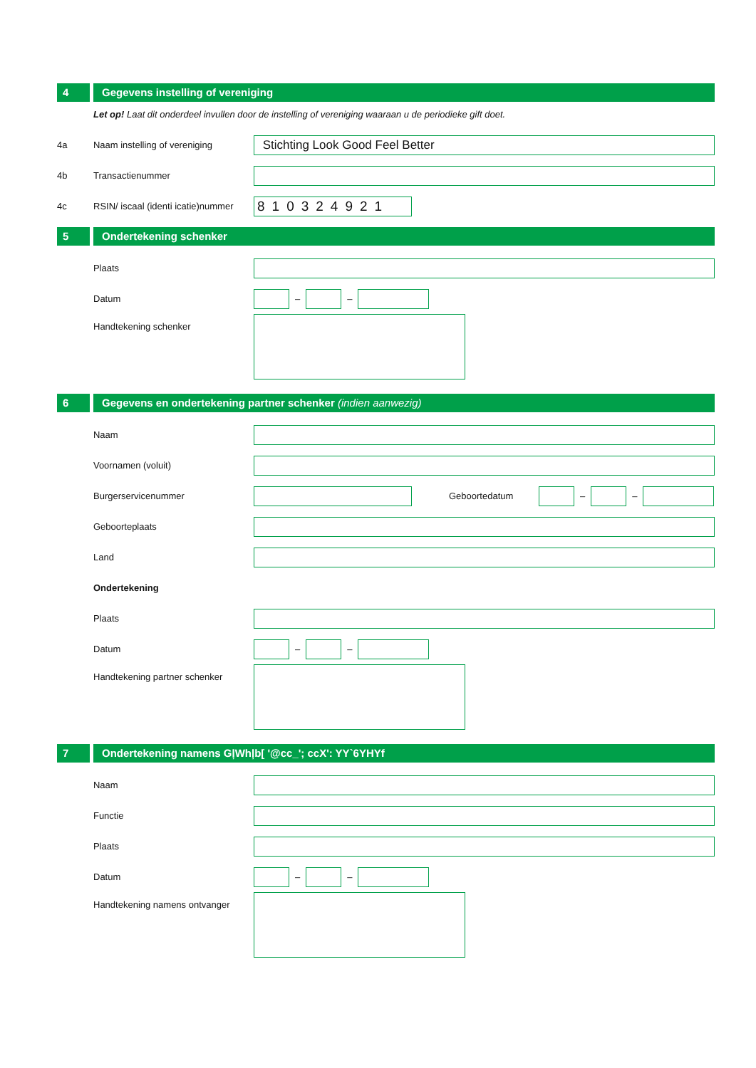4 Gegevens instelling of vereniging
Let op! Laat dit onderdeel invullen door de instelling of vereniging waaraan u de periodieke gift doet.
4a
Naam instelling of vereniging
Stichting Look Good Feel Better
4b Transactienummer
4c
RSIN/ iscaal (identi icatie)nummer
810324921
5 Ondertekening schenker
Plaats
Datum
–
–
Handtekening schenker
6 Gegevens en ondertekening partner schenker (indien aanwezig)
Naam
Voornamen (voluit)
Burgerservicenummer Geboortedatum
–
–
Geboorteplaats
Land
Ondertekening
Plaats
Datum
–
–
Handtekening partner schenker
7 Ondertekening namens GļWhļb[ '@cc_'; ccX': YY`6YHYf
Naam
Functie
Plaats
Datum
–
–
Handtekening namens ontvanger